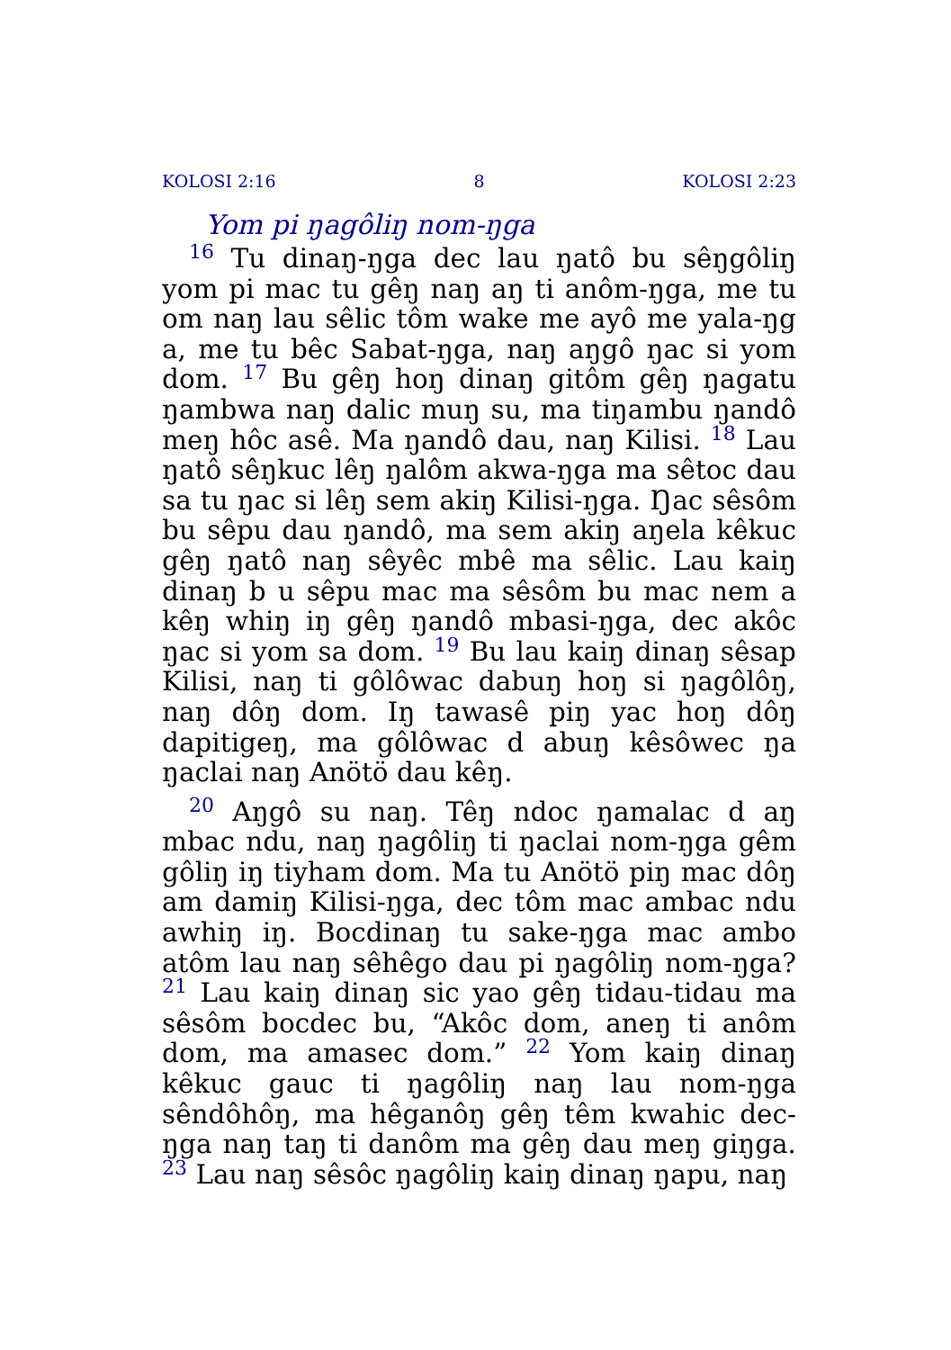KOLOSI 2:16 8 KOLOSI 2:23
Yom pi ŋagôliŋ nom-ŋga
<sup>16</sup> Tu dinaŋ-ŋga dec lau ŋatô bu sêŋgôliŋ yom pi mac tu gêŋ naŋ aŋ ti anôm-ŋga, me tu om naŋ lau sêlic tôm wake me ayô me yala-ŋg a, me tu bêc Sabat-ŋga, naŋ aŋgô ŋac si yom dom. <sup>17</sup> Bu gêŋ hoŋ dinaŋ gitôm gêŋ ŋagatu ŋambwa naŋ dalic muŋ su, ma tiŋambu ŋandô meŋ hôc asê. Ma ŋandô dau, naŋ Kilisi. <sup>18</sup> Lau ŋatô sêŋkuc lêŋ ŋalôm akwa-ŋga ma sêtoc dau sa tu ŋac si lêŋ sem akiŋ Kilisi-ŋga. Ŋac sêsôm bu sêpu dau ŋandô, ma sem akiŋ aŋela kêkuc gêŋ ŋatô naŋ sêyêc mbê ma sêlic. Lau kaiŋ dinaŋ b u sêpu mac ma sêsôm bu mac nem a kêŋ whiŋ iŋ gêŋ ŋandô mbasi-ŋga, dec akôc ŋac si yom sa dom. <sup>19</sup> Bu lau kaiŋ dinaŋ sêsap Kilisi, naŋ ti gôlôwac dabuŋ hoŋ si ŋagôlôŋ, naŋ dôŋ dom. Iŋ tawasê piŋ yac hoŋ dôŋ dapitigeŋ, ma gôlôwac d abuŋ kêsôwec ŋa ŋaclai naŋ Anötö dau kêŋ.
<sup>20</sup> Aŋgô su naŋ. Têŋ ndoc ŋamalac d aŋ mbac ndu, naŋ ŋagôliŋ ti ŋaclai nom-ŋga gêm gôliŋ iŋ tiyham dom. Ma tu Anötö piŋ mac dôŋ am damiŋ Kilisi-ŋga, dec tôm mac ambac ndu awhiŋ iŋ. Bocdinaŋ tu sake-ŋga mac ambo atôm lau naŋ sêhêgo dau pi ŋagôliŋ nom-ŋga? <sup>21</sup> Lau kaiŋ dinaŋ sic yao gêŋ tidau-tidau ma sêsôm bocdec bu, “Akôc dom, aneŋ ti anôm dom, ma amasec dom.” <sup>22</sup> Yom kaiŋ dinaŋ kêkuc gauc ti ŋagôliŋ naŋ lau nom-ŋga sêndôhôŋ, ma hêganôŋ gêŋ têm kwahic dec-ŋga naŋ taŋ ti danôm ma gêŋ dau meŋ giŋga. <sup>23</sup> Lau naŋ sêsôc ŋagôliŋ kaiŋ dinaŋ ŋapu, naŋ